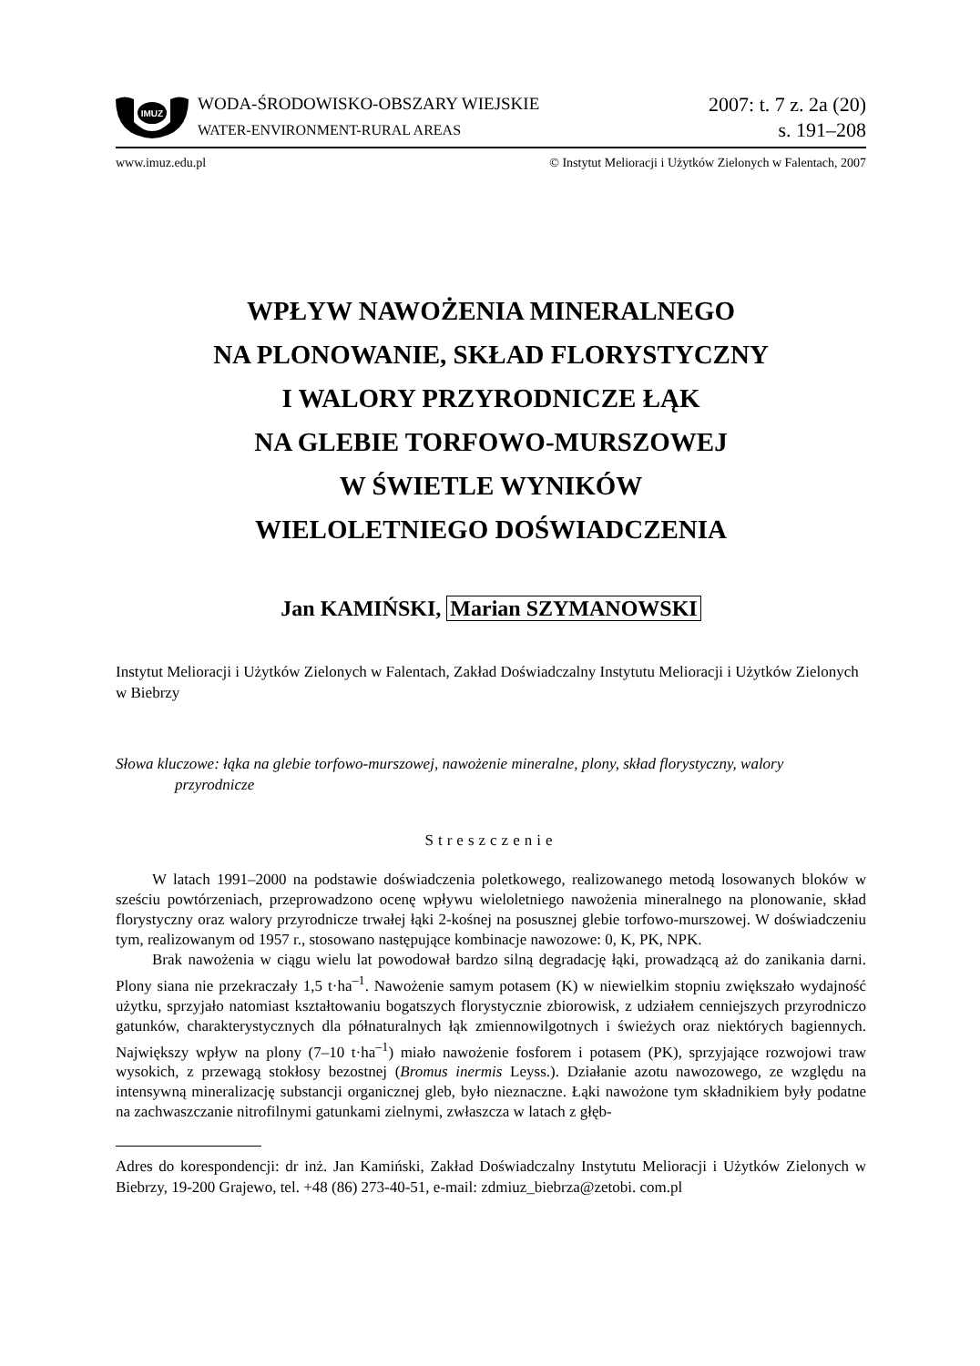IMUZ
WODA-ŚRODOWISKO-OBSZARY WIEJSKIE
WATER-ENVIRONMENT-RURAL AREAS
2007: t. 7 z. 2a (20)
s. 191–208
www.imuz.edu.pl © Instytut Melioracji i Użytków Zielonych w Falentach, 2007
WPŁYW NAWOŻENIA MINERALNEGO
NA PLONOWANIE, SKŁAD FLORYSTYCZNY
I WALORY PRZYRODNICZE ŁĄK
NA GLEBIE TORFOWO-MURSZOWEJ
W ŚWIETLE WYNIKÓW
WIELOLETNIEGO DOŚWIADCZENIA
Jan KAMIŃSKI, Marian SZYMANOWSKI
Instytut Melioracji i Użytków Zielonych w Falentach, Zakład Doświadczalny Instytutu Melioracji i Użytków Zielonych w Biebrzy
Słowa kluczowe: łąka na glebie torfowo-murszowej, nawożenie mineralne, plony, skład florystyczny, walory przyrodnicze
Streszczenie
W latach 1991–2000 na podstawie doświadczenia poletkowego, realizowanego metodą losowanych bloków w sześciu powtórzeniach, przeprowadzono ocenę wpływu wieloletniego nawożenia mineralnego na plonowanie, skład florystyczny oraz walory przyrodnicze trwałej łąki 2-kośnej na posusznej glebie torfowo-murszowej. W doświadczeniu tym, realizowanym od 1957 r., stosowano następujące kombinacje nawozowe: 0, K, PK, NPK.
Brak nawożenia w ciągu wielu lat powodował bardzo silną degradację łąki, prowadzącą aż do zanikania darni. Plony siana nie przekraczały 1,5 t·ha<sup>–1</sup>. Nawożenie samym potasem (K) w niewielkim stopniu zwiększało wydajność użytku, sprzyjało natomiast kształtowaniu bogatszych florystycznie zbiorowisk, z udziałem cenniejszych przyrodniczo gatunków, charakterystycznych dla półnaturalnych łąk zmiennowilgotnych i świeżych oraz niektórych bagiennych. Największy wpływ na plony (7–10 t·ha<sup>–1</sup>) miało nawożenie fosforem i potasem (PK), sprzyjające rozwojowi traw wysokich, z przewagą stokłosy bezostnej (Bromus inermis Leyss.). Działanie azotu nawozowego, ze względu na intensywną mineralizację substancji organicznej gleb, było nieznaczne. Łąki nawożone tym składnikiem były podatne na zachwaszczanie nitrofilnymi gatunkami zielnymi, zwłaszcza w latach z głęb-
Adres do korespondencji: dr inż. Jan Kamiński, Zakład Doświadczalny Instytutu Melioracji i Użytków Zielonych w Biebrzy, 19-200 Grajewo, tel. +48 (86) 273-40-51, e-mail: zdmiuz_biebrza@zetobi. com.pl